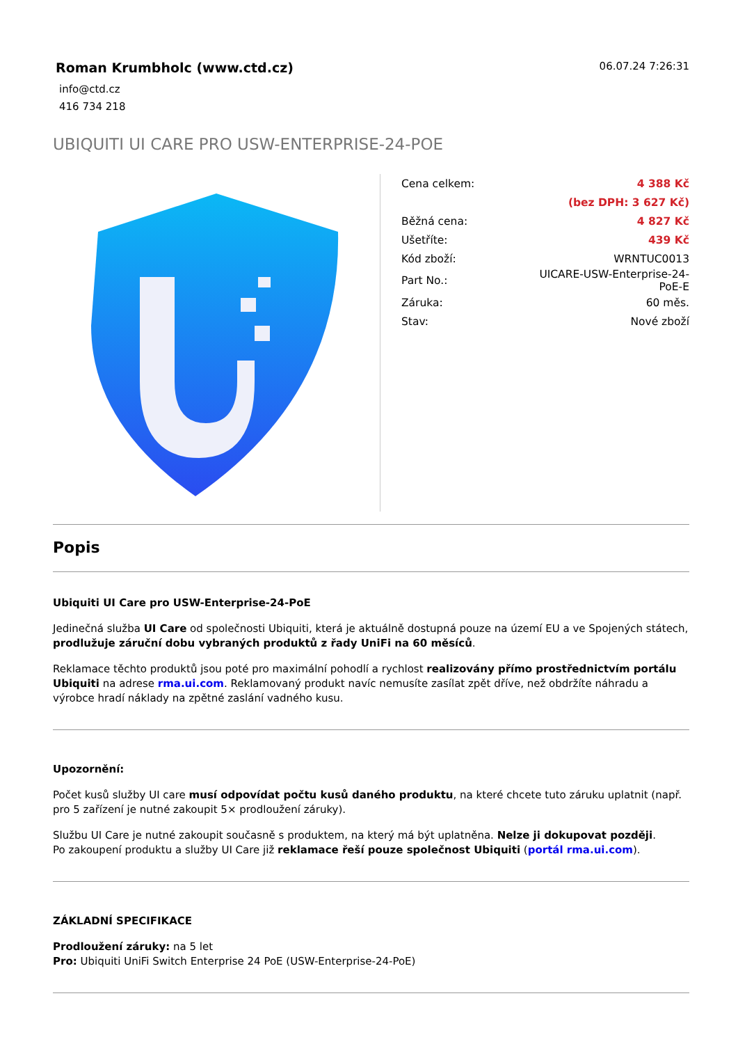Roman Krumbholc (www.ctd.cz)
info@ctd.cz
416 734 218
06.07.24 7:26:31
UBIQUITI UI CARE PRO USW-ENTERPRISE-24-POE
| Cena celkem: | 4 388 Kč |
| | (bez DPH: 3 627 Kč) |
| Běžná cena: | 4 827 Kč |
| Ušetříte: | 439 Kč |
| Kód zboží: | WRNTUC0013 |
| Part No.: | UICARE-USW-Enterprise-24- PoE-E |
| Záruka: | 60 měs. |
| Stav: | Nové zboží |
Popis
Ubiquiti UI Care pro USW-Enterprise-24-PoE
Jedinečná služba UI Care od společnosti Ubiquiti, která je aktuálně dostupná pouze na území EU a ve Spojených státech, prodlužuje záruční dobu vybraných produktů z řady UniFi na 60 měsíců.
Reklamace těchto produktů jsou poté pro maximální pohodlí a rychlost realizovány přímo prostřednictvím portálu Ubiquiti na adrese rma.ui.com. Reklamovaný produkt navíc nemusíte zasílat zpět dříve, než obdržíte náhradu a výrobce hradí náklady na zpětné zaslání vadného kusu.
Upozornění:
Počet kusů služby UI care musí odpovídat počtu kusů daného produktu, na které chcete tuto záruku uplatnit (např. pro 5 zařízení je nutné zakoupit 5× prodloužení záruky).
Službu UI Care je nutné zakoupit současně s produktem, na který má být uplatněna. Nelze ji dokupovat později.
Po zakoupení produktu a služby UI Care již reklamace řeší pouze společnost Ubiquiti (portál rma.ui.com).
ZÁKLADNÍ SPECIFIKACE
Prodloužení záruky: na 5 let
Pro: Ubiquiti UniFi Switch Enterprise 24 PoE (USW-Enterprise-24-PoE)